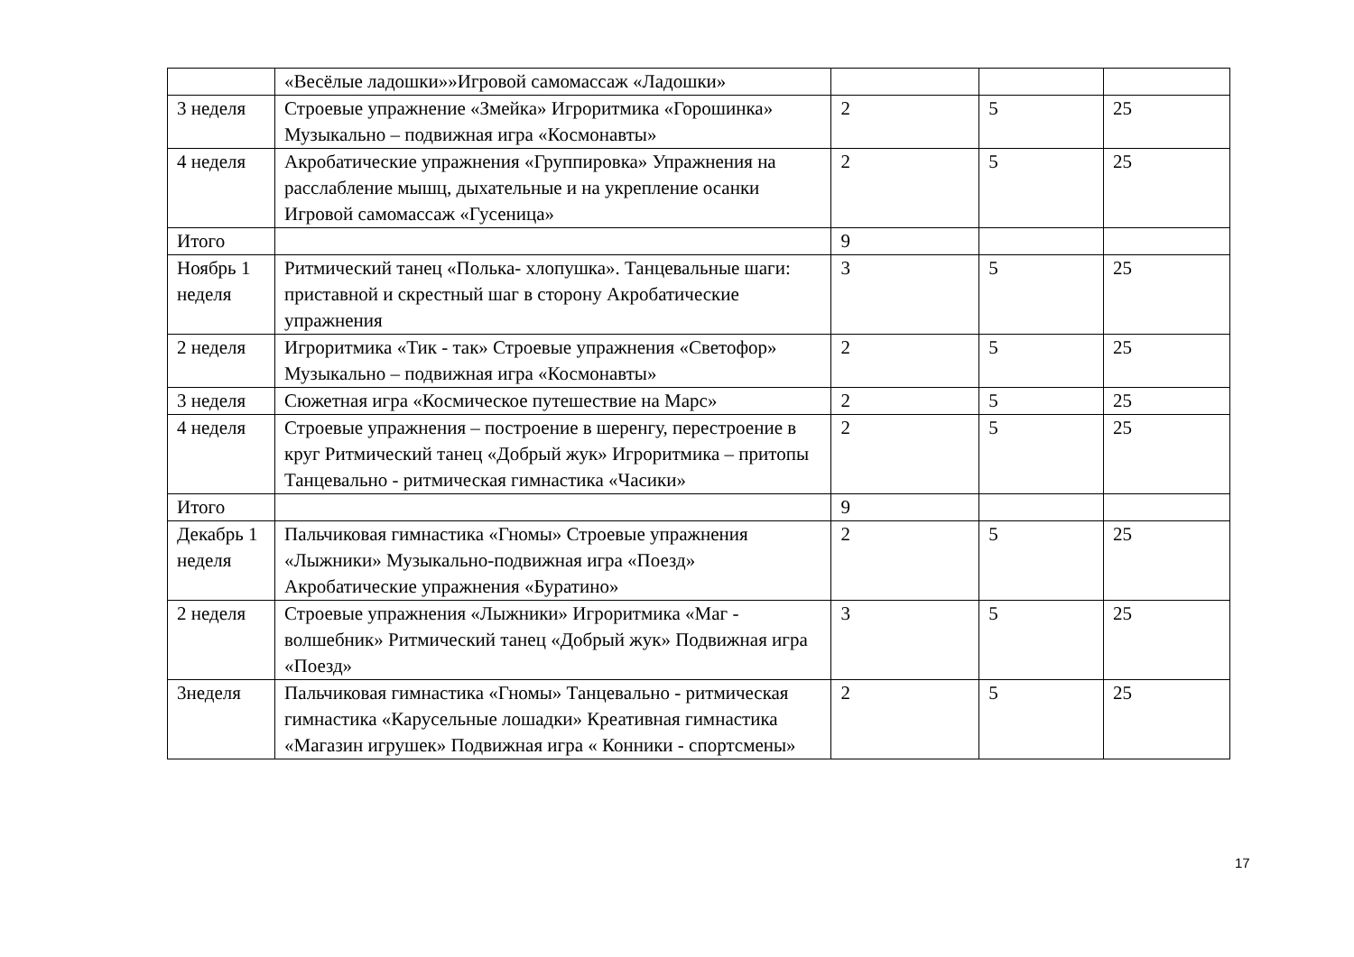| | «Весёлые ладошки»»Игровой самомассаж «Ладошки» | | | |
| 3 неделя | Строевые упражнение «Змейка» Игроритмика «Горошинка» Музыкально – подвижная игра «Космонавты» | 2 | 5 | 25 |
| 4 неделя | Акробатические упражнения «Группировка» Упражнения на расслабление мышц, дыхательные и на укрепление осанки Игровой самомассаж «Гусеница» | 2 | 5 | 25 |
| Итого | | 9 | | |
| Ноябрь 1 неделя | Ритмический танец «Полька- хлопушка». Танцевальные шаги: приставной и скрестный шаг в сторону Акробатические упражнения | 3 | 5 | 25 |
| 2 неделя | Игроритмика «Тик - так» Строевые упражнения «Светофор» Музыкально – подвижная игра «Космонавты» | 2 | 5 | 25 |
| 3 неделя | Сюжетная игра «Космическое путешествие на Марс» | 2 | 5 | 25 |
| 4 неделя | Строевые упражнения – построение в шеренгу, перестроение в круг Ритмический танец «Добрый жук» Игроритмика – притопы Танцевально - ритмическая гимнастика «Часики» | 2 | 5 | 25 |
| Итого | | 9 | | |
| Декабрь 1 неделя | Пальчиковая гимнастика «Гномы» Строевые упражнения «Лыжники» Музыкально-подвижная игра «Поезд» Акробатические упражнения «Буратино» | 2 | 5 | 25 |
| 2 неделя | Строевые упражнения «Лыжники» Игроритмика «Маг - волшебник» Ритмический танец «Добрый жук» Подвижная игра «Поезд» | 3 | 5 | 25 |
| 3неделя | Пальчиковая гимнастика «Гномы» Танцевально - ритмическая гимнастика «Карусельные лошадки» Креативная гимнастика «Магазин игрушек» Подвижная игра « Конники - спортсмены» | 2 | 5 | 25 |
17